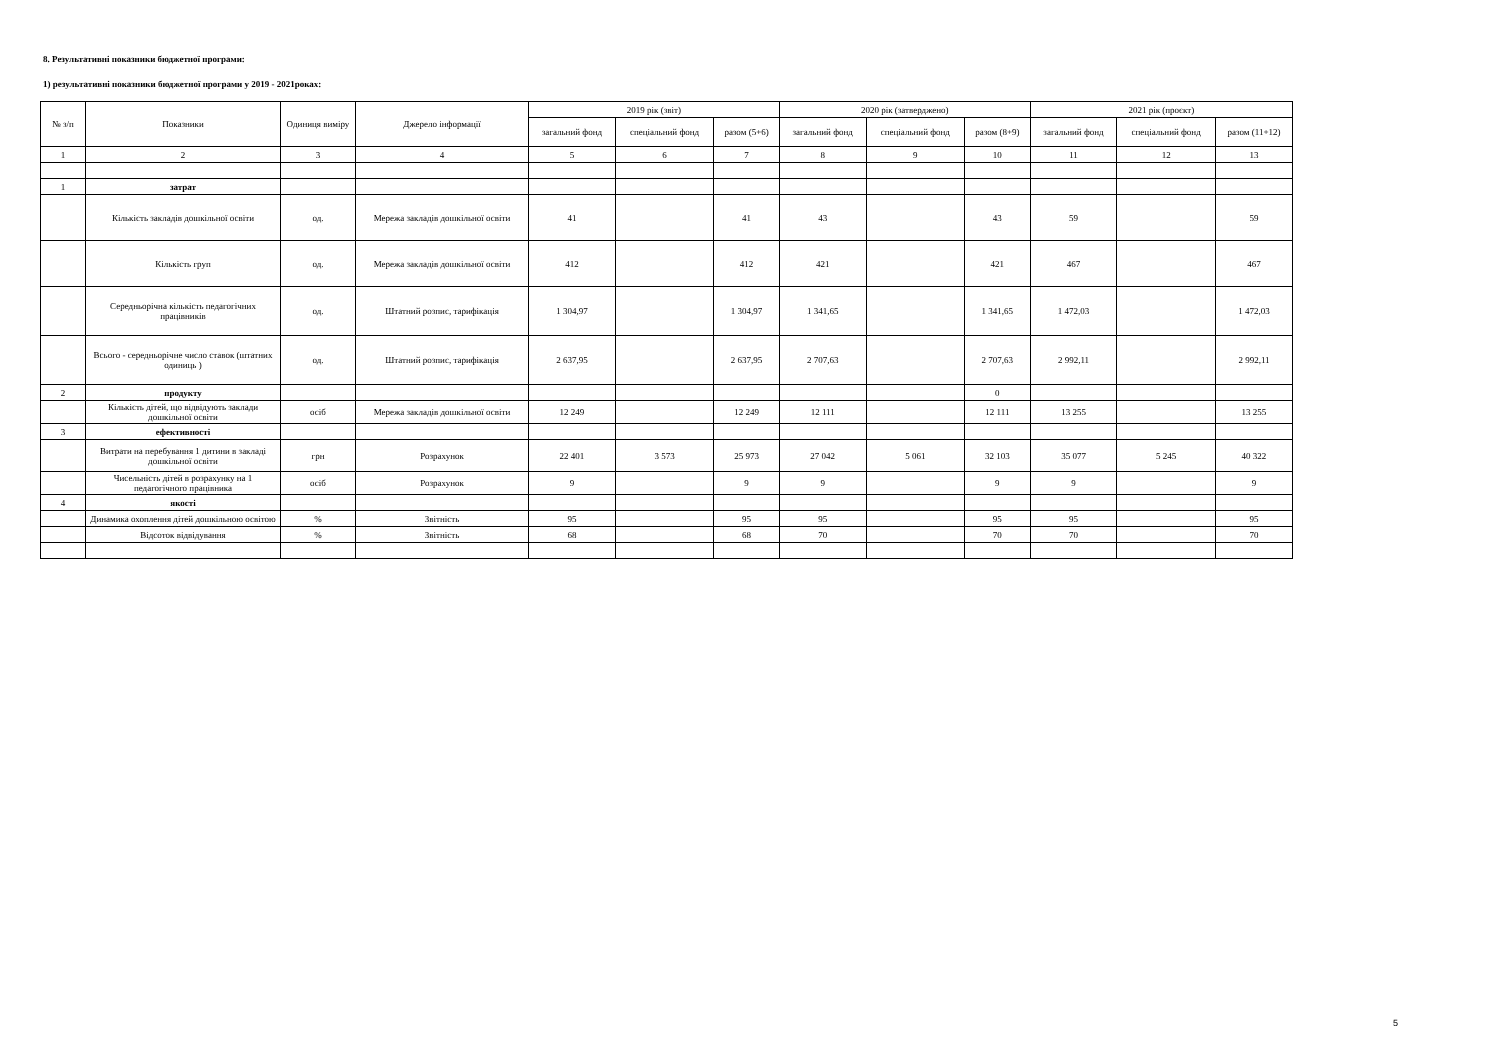8. Результативні показники бюджетної програми:
1) результативні показники бюджетної програми у 2019 - 2021роках:
| № з/п | Показники | Одиниця виміру | Джерело інформації | 2019 рік (звіт) | | | 2020 рік (затверджено) | | | 2021 рік (проєкт) | | |
| --- | --- | --- | --- | --- | --- | --- | --- | --- | --- | --- | --- | --- |
| | | | | загальний фонд | спеціальний фонд | разом (5+6) | загальний фонд | спеціальний фонд | разом (8+9) | загальний фонд | спеціальний фонд | разом (11+12) |
| 1 | 2 | 3 | 4 | 5 | 6 | 7 | 8 | 9 | 10 | 11 | 12 | 13 |
| 1 | затрат | | | | | | | | | | | |
| | Кількість закладів дошкільної освіти | од. | Мережа закладів дошкільної освіти | 41 | | 41 | 43 | | 43 | 59 | | 59 |
| | Кількість груп | од. | Мережа закладів дошкільної освіти | 412 | | 412 | 421 | | 421 | 467 | | 467 |
| | Середньорічна кількість педагогічних працівників | од. | Штатний розпис, тарифікація | 1 304,97 | | 1 304,97 | 1 341,65 | | 1 341,65 | 1 472,03 | | 1 472,03 |
| | Всього - середньорічне число ставок (штатних одиниць ) | од. | Штатний розпис, тарифікація | 2 637,95 | | 2 637,95 | 2 707,63 | | 2 707,63 | 2 992,11 | | 2 992,11 |
| 2 | продукту | | | | | | | | 0 | | | |
| | Кількість дітей, що відвідують заклади дошкільної освіти | осіб | Мережа закладів дошкільної освіти | 12 249 | | 12 249 | 12 111 | | 12 111 | 13 255 | | 13 255 |
| 3 | ефективності | | | | | | | | | | | |
| | Витрати на перебування 1 дитини в закладі дошкільної освіти | грн | Розрахунок | 22 401 | 3 573 | 25 973 | 27 042 | 5 061 | 32 103 | 35 077 | 5 245 | 40 322 |
| | Чисельність дітей в розрахунку на 1 педагогічного працівника | осіб | Розрахунок | 9 | | 9 | 9 | | 9 | 9 | | 9 |
| 4 | якості | | | | | | | | | | | |
| | Динамика охоплення дітей дошкільною освітою | % | Звітність | 95 | | 95 | 95 | | 95 | 95 | | 95 |
| | Відсоток відвідування | % | Звітність | 68 | | 68 | 70 | | 70 | 70 | | 70 |
5